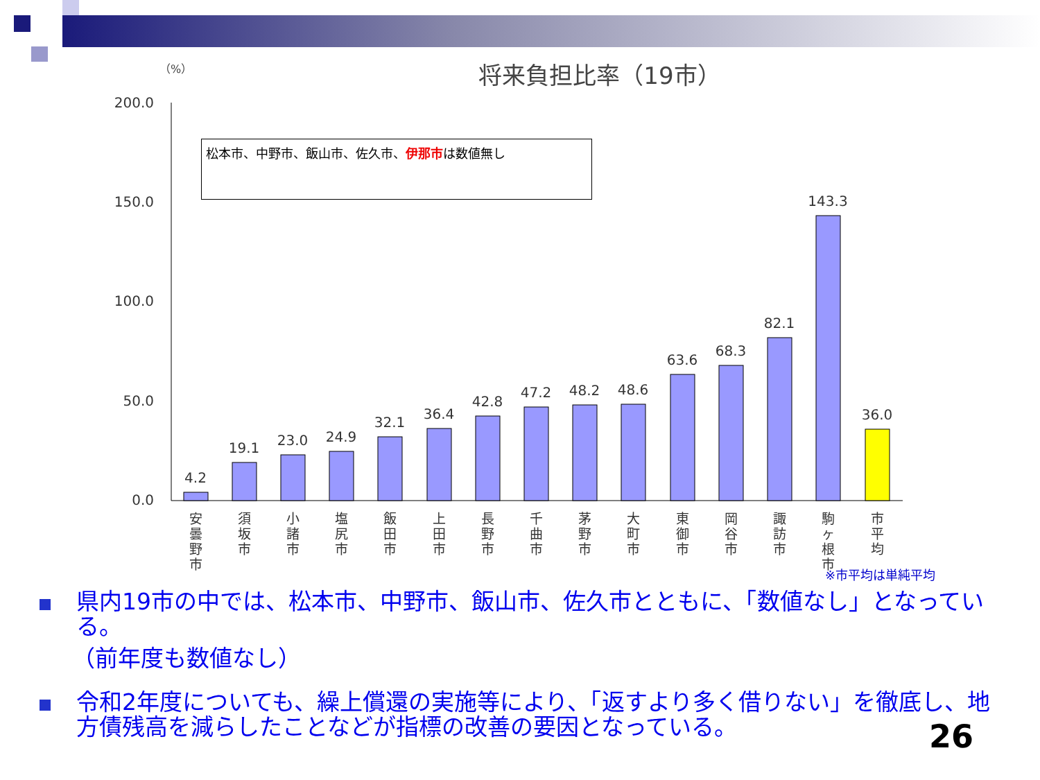（%）
将来負担比率（19市）
200.0
150.0
100.0
50.0
0.0
4.2
19.1
23.0
24.9
32.1
36.4
42.8
47.2
48.2
48.6
63.6
68.3
82.1
143.3
36.0
安
曇
野
市
須
坂
市
小
諸
市
塩
尻
市
飯
田
市
上
田
市
長
野
市
千
曲
市
茅
野
市
大
町
市
東
御
市
岡
谷
市
諏
訪
市
駒
ヶ
根
市
市
平
均
松本市、中野市、飯山市、佐久市、伊那市は数値無し
※市平均は単純平均
県内19市の中では、松本市、中野市、飯山市、佐久市とともに、「数値なし」となっている。
（前年度も数値なし）
令和2年度についても、繰上償還の実施等により、「返すより多く借りない」を徹底し、地方債残高を減らしたことなどが指標の改善の要因となっている。
26